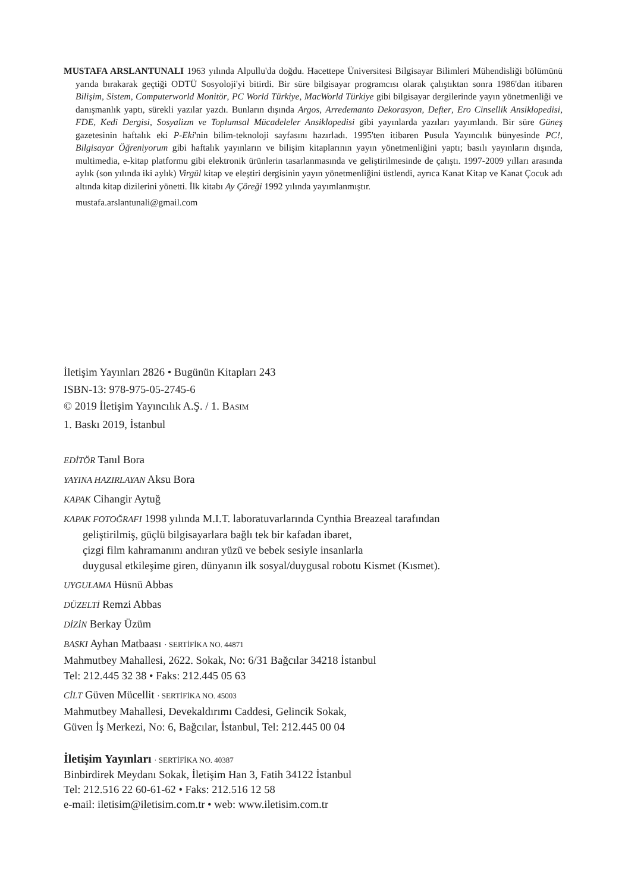MUSTAFA ARSLANTUNALI 1963 yılında Alpullu'da doğdu. Hacettepe Üniversitesi Bilgisayar Bilimleri Mühendisliği bölümünü yarıda bırakarak geçtiği ODTÜ Sosyoloji'yi bitirdi. Bir süre bilgisayar programcısı olarak çalıştıktan sonra 1986'dan itibaren Bilişim, Sistem, Computerworld Monitör, PC World Türkiye, MacWorld Türkiye gibi bilgisayar dergilerinde yayın yönetmenliği ve danışmanlık yaptı, sürekli yazılar yazdı. Bunların dışında Argos, Arredemanto Dekorasyon, Defter, Ero Cinsellik Ansiklopedisi, FDE, Kedi Dergisi, Sosyalizm ve Toplumsal Mücadeleler Ansiklopedisi gibi yayınlarda yazıları yayımlandı. Bir süre Güneş gazetesinin haftalık eki P-Eki'nin bilim-teknoloji sayfasını hazırladı. 1995'ten itibaren Pusula Yayıncılık bünyesinde PC!, Bilgisayar Öğreniyorum gibi haftalık yayınların ve bilişim kitaplarının yayın yönetmenliğini yaptı; basılı yayınların dışında, multimedia, e-kitap platformu gibi elektronik ürünlerin tasarlanmasında ve geliştirilmesinde de çalıştı. 1997-2009 yılları arasında aylık (son yılında iki aylık) Virgül kitap ve eleştiri dergisinin yayın yönetmenliğini üstlendi, ayrıca Kanat Kitap ve Kanat Çocuk adı altında kitap dizilerini yönetti. İlk kitabı Ay Çöreği 1992 yılında yayımlanmıştır.
mustafa.arslantunali@gmail.com
İletişim Yayınları 2826 • Bugünün Kitapları 243
ISBN-13: 978-975-05-2745-6
© 2019 İletişim Yayıncılık A.Ş. / 1. BASIM
1. Baskı 2019, İstanbul
EDİTÖR Tanıl Bora
YAYINA HAZIRLAYAN Aksu Bora
KAPAK Cihangir Aytuğ
KAPAK FOTOĞRAFI 1998 yılında M.I.T. laboratuvarlarında Cynthia Breazeal tarafından
geliştirilmiş, güçlü bilgisayarlara bağlı tek bir kafadan ibaret,
çizgi film kahramanını andıran yüzü ve bebek sesiyle insanlarla
duygusal etkileşime giren, dünyanın ilk sosyal/duygusal robotu Kismet (Kısmet).
UYGULAMA Hüsnü Abbas
DÜZELTİ Remzi Abbas
DİZİN Berkay Üzüm
BASKI Ayhan Matbaası · SERTİFİKA NO. 44871
Mahmutbey Mahallesi, 2622. Sokak, No: 6/31 Bağcılar 34218 İstanbul
Tel: 212.445 32 38 • Faks: 212.445 05 63
CİLT Güven Mücellit · SERTİFİKA NO. 45003
Mahmutbey Mahallesi, Devekaldırımı Caddesi, Gelincik Sokak,
Güven İş Merkezi, No: 6, Bağcılar, İstanbul, Tel: 212.445 00 04
İletişim Yayınları · SERTİFİKA NO. 40387
Binbirdirek Meydanı Sokak, İletişim Han 3, Fatih 34122 İstanbul
Tel: 212.516 22 60-61-62 • Faks: 212.516 12 58
e-mail: iletisim@iletisim.com.tr • web: www.iletisim.com.tr